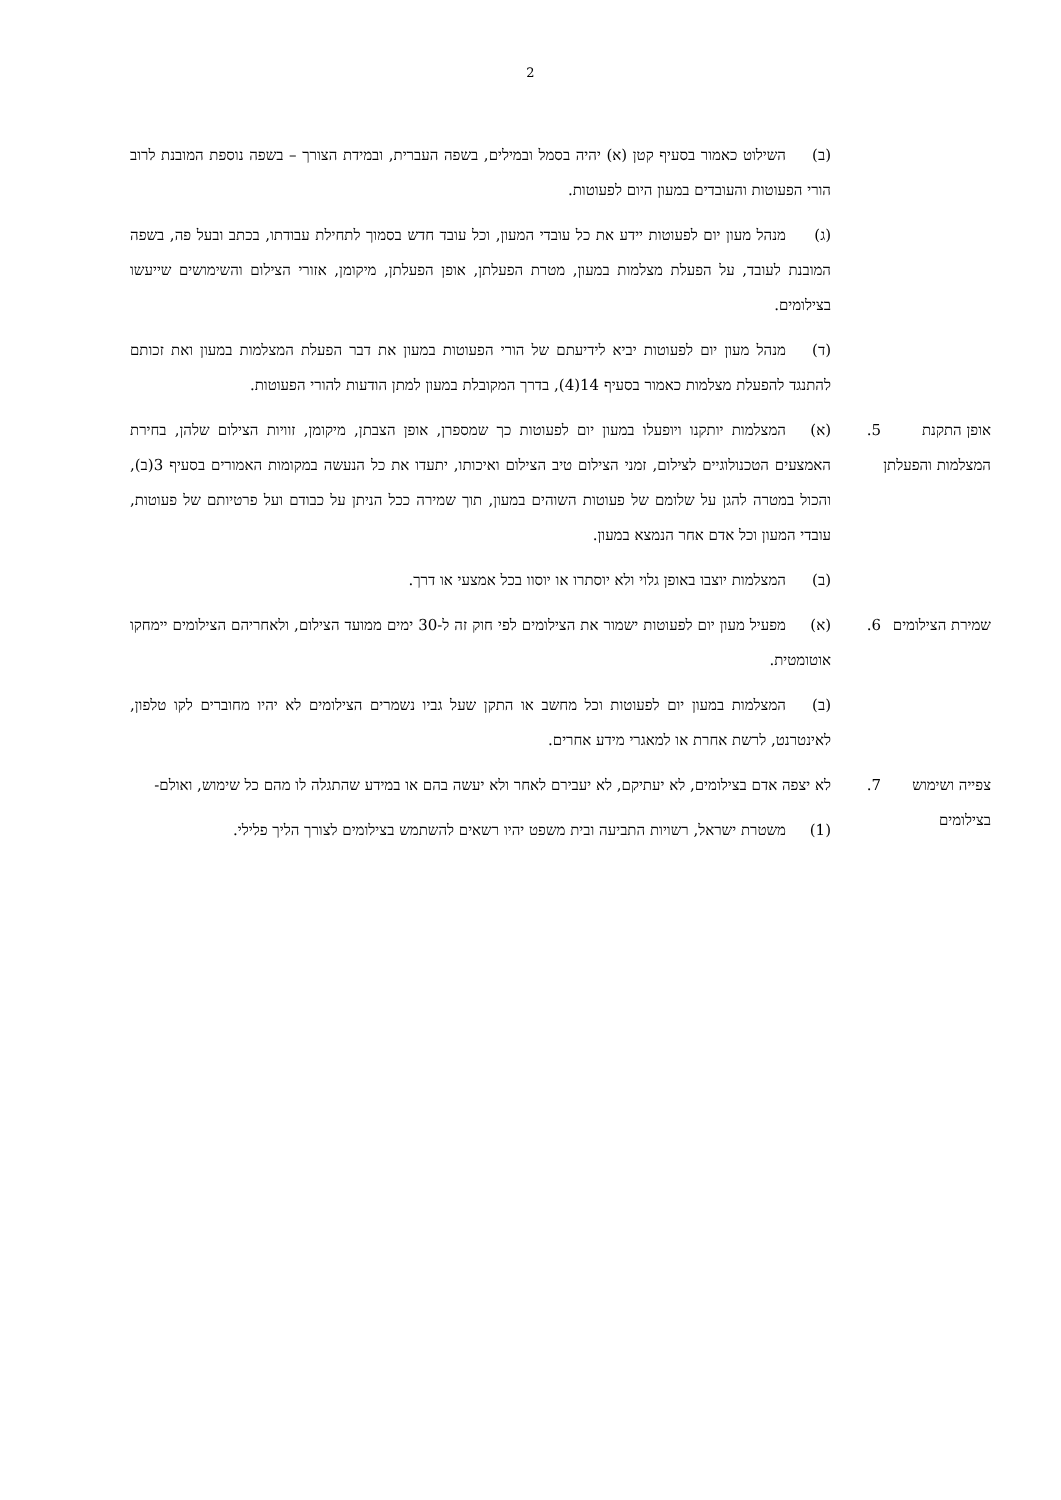2
(ב) השילוט כאמור בסעיף קטן (א) יהיה בסמל ובמילים, בשפה העברית, ובמידת הצורך – בשפה נוספת המובנת לרוב הורי הפעוטות והעובדים במעון היום לפעוטות.
(ג) מנהל מעון יום לפעוטות יידע את כל עובדי המעון, וכל עובד חדש בסמוך לתחילת עבודתו, בכתב ובעל פה, בשפה המובנת לעובד, על הפעלת מצלמות במעון, מטרת הפעלתן, אופן הפעלתן, מיקומן, אזורי הצילום והשימושים שייעשו בצילומים.
(ד) מנהל מעון יום לפעוטות יביא לידיעתם של הורי הפעוטות במעון את דבר הפעלת המצלמות במעון ואת זכותם להתנגד להפעלת מצלמות כאמור בסעיף 14(4), בדרך המקובלת במעון למתן הודעות להורי הפעוטות.
אופן התקנת המצלמות והפעלתן
5. (א) המצלמות יותקנו ויופעלו במעון יום לפעוטות כך שמספרן, אופן הצבתן, מיקומן, זוויות הצילום שלהן, בחירת האמצעים הטכנולוגיים לצילום, זמני הצילום טיב הצילום ואיכותו, יתעדו את כל הנעשה במקומות האמורים בסעיף 3(ב), והכול במטרה להגן על שלומם של פעוטות השוהים במעון, תוך שמירה ככל הניתן על כבודם ועל פרטיותם של פעוטות, עובדי המעון וכל אדם אחר הנמצא במעון.
(ב) המצלמות יוצבו באופן גלוי ולא יוסתרו או יוסוו בכל אמצעי או דרך.
שמירת הצילומים
6. (א) מפעיל מעון יום לפעוטות ישמור את הצילומים לפי חוק זה ל-30 ימים ממועד הצילום, ולאחריהם הצילומים יימחקו אוטומטית.
(ב) המצלמות במעון יום לפעוטות וכל מחשב או התקן שעל גביו נשמרים הצילומים לא יהיו מחוברים לקו טלפון, לאינטרנט, לרשת אחרת או למאגרי מידע אחרים.
צפייה ושימוש בצילומים
7. לא יצפה אדם בצילומים, לא יעתיקם, לא יעבירם לאחר ולא יעשה בהם או במידע שהתגלה לו מהם כל שימוש, ואולם-
(1) משטרת ישראל, רשויות התביעה ובית משפט יהיו רשאים להשתמש בצילומים לצורך הליך פלילי.